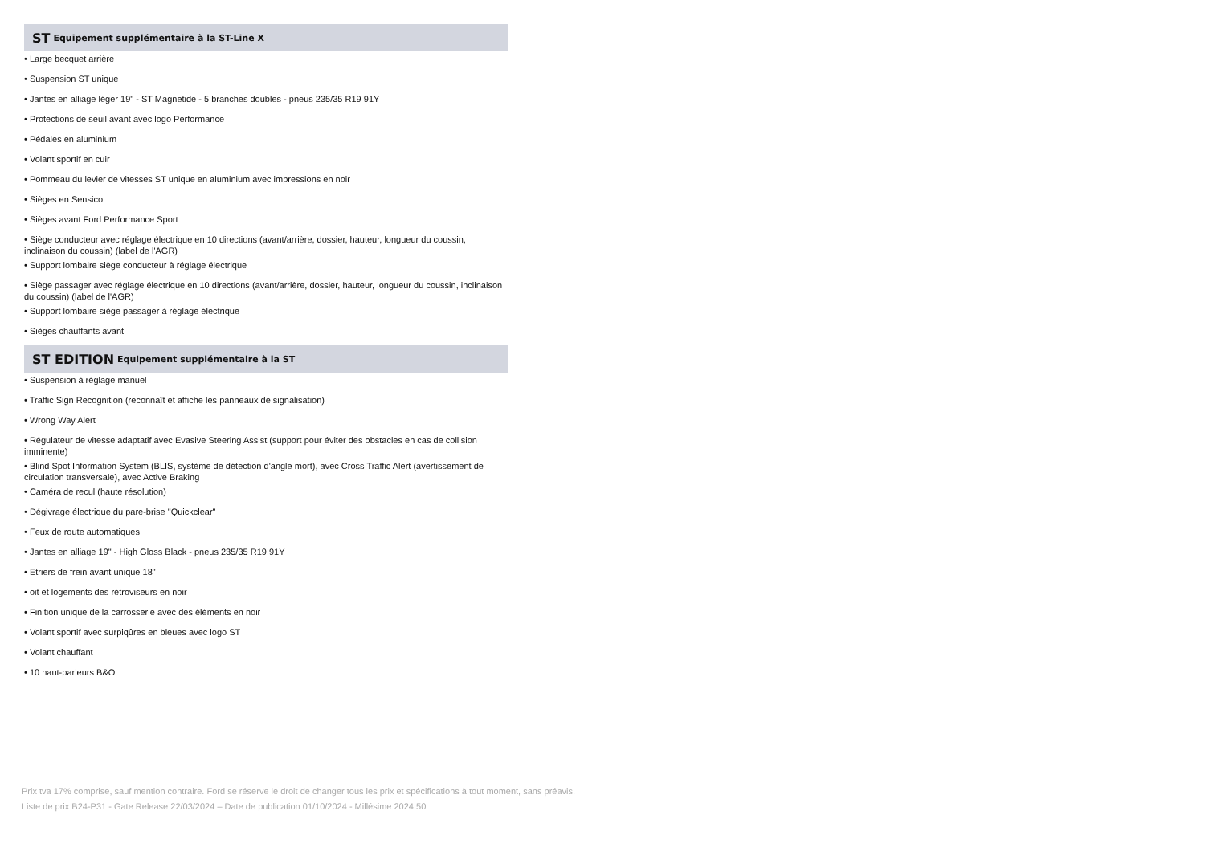ST Equipement supplémentaire à la ST-Line X
• Large becquet arrière
• Suspension ST unique
• Jantes en alliage léger 19" - ST Magnetide - 5 branches doubles - pneus 235/35 R19 91Y
• Protections de seuil avant avec logo Performance
• Pédales en aluminium
• Volant sportif en cuir
• Pommeau du levier de vitesses ST unique en aluminium avec impressions en noir
• Sièges en Sensico
• Sièges avant Ford Performance Sport
• Siège conducteur avec réglage électrique en 10 directions (avant/arrière, dossier, hauteur, longueur du coussin, inclinaison du coussin) (label de l'AGR)
• Support lombaire siège conducteur à réglage électrique
• Siège passager avec réglage électrique en 10 directions (avant/arrière, dossier, hauteur, longueur du coussin, inclinaison du coussin) (label de l'AGR)
• Support lombaire siège passager à réglage électrique
• Sièges chauffants avant
ST EDITION Equipement supplémentaire à la ST
• Suspension à réglage manuel
• Traffic Sign Recognition (reconnaît et affiche les panneaux de signalisation)
• Wrong Way Alert
• Régulateur de vitesse adaptatif avec Evasive Steering Assist (support pour éviter des obstacles en cas de collision imminente)
• Blind Spot Information System (BLIS, système de détection d'angle mort), avec Cross Traffic Alert (avertissement de circulation transversale), avec Active Braking
• Caméra de recul (haute résolution)
• Dégivrage électrique du pare-brise "Quickclear"
• Feux de route automatiques
• Jantes en alliage 19" - High Gloss Black - pneus 235/35 R19 91Y
• Etriers de frein avant unique 18"
• oit et logements des rétroviseurs en noir
• Finition unique de la carrosserie avec des éléments en noir
• Volant sportif avec surpiqûres en bleues avec logo ST
• Volant chauffant
• 10 haut-parleurs B&O
Prix tva 17% comprise, sauf mention contraire. Ford se réserve le droit de changer tous les prix et spécifications à tout moment, sans préavis.
Liste de prix B24-P31 - Gate Release 22/03/2024 – Date de publication 01/10/2024 - Millésime 2024.50